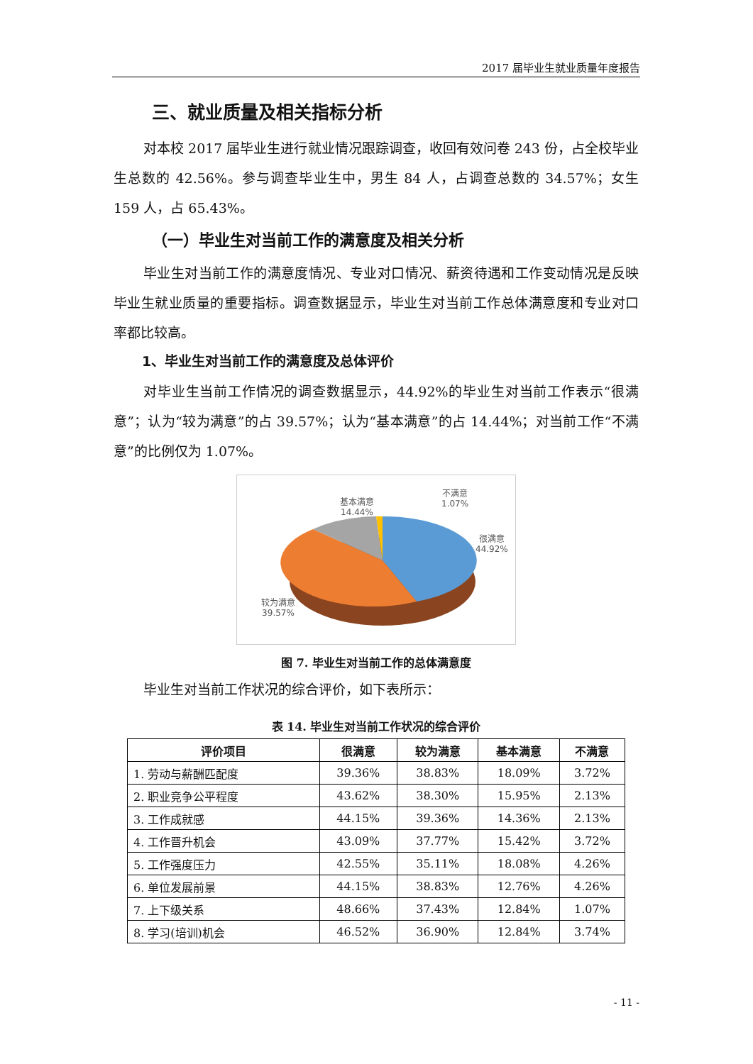2017 届毕业生就业质量年度报告
三、就业质量及相关指标分析
对本校 2017 届毕业生进行就业情况跟踪调查，收回有效问卷 243 份，占全校毕业生总数的 42.56%。参与调查毕业生中，男生 84 人，占调查总数的 34.57%；女生 159 人，占 65.43%。
（一）毕业生对当前工作的满意度及相关分析
毕业生对当前工作的满意度情况、专业对口情况、薪资待遇和工作变动情况是反映毕业生就业质量的重要指标。调查数据显示，毕业生对当前工作总体满意度和专业对口率都比较高。
1、毕业生对当前工作的满意度及总体评价
对毕业生当前工作情况的调查数据显示，44.92%的毕业生对当前工作表示“很满意”；认为“较为满意”的占 39.57%；认为“基本满意”的占 14.44%；对当前工作“不满意”的比例仅为 1.07%。
基本满意
14.44%
不满意
1.07%
很满意
44.92%
较为满意
39.57%
图 7. 毕业生对当前工作的总体满意度
毕业生对当前工作状况的综合评价，如下表所示：
表 14. 毕业生对当前工作状况的综合评价
| 评价项目 | 很满意 | 较为满意 | 基本满意 | 不满意 |
| --- | --- | --- | --- | --- |
| 1. 劳动与薪酬匹配度 | 39.36% | 38.83% | 18.09% | 3.72% |
| 2. 职业竞争公平程度 | 43.62% | 38.30% | 15.95% | 2.13% |
| 3. 工作成就感 | 44.15% | 39.36% | 14.36% | 2.13% |
| 4. 工作晋升机会 | 43.09% | 37.77% | 15.42% | 3.72% |
| 5. 工作强度压力 | 42.55% | 35.11% | 18.08% | 4.26% |
| 6. 单位发展前景 | 44.15% | 38.83% | 12.76% | 4.26% |
| 7. 上下级关系 | 48.66% | 37.43% | 12.84% | 1.07% |
| 8. 学习(培训)机会 | 46.52% | 36.90% | 12.84% | 3.74% |
- 11 -